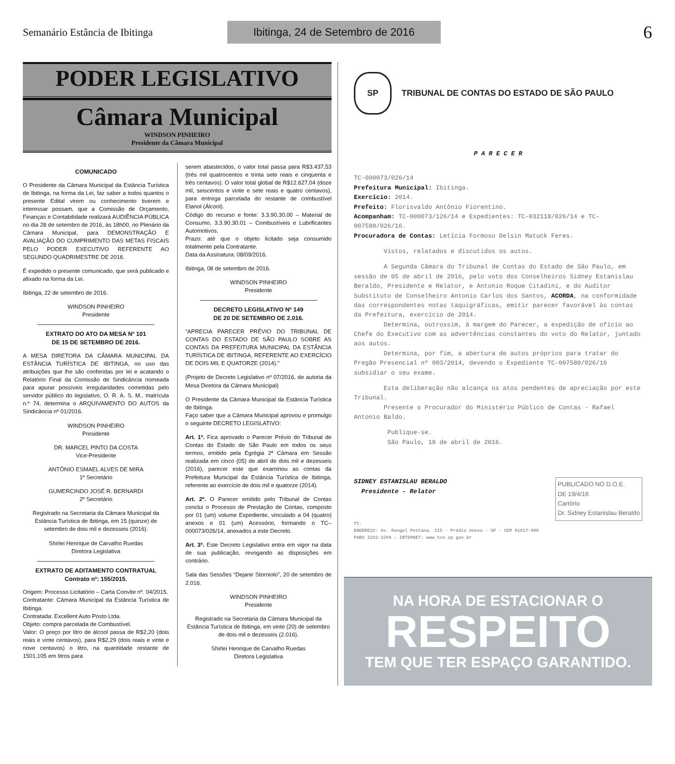Semanário Estância de Ibitinga Ibitinga, 24 de Setembro de 2016 6
PODER LEGISLATIVO
Câmara Municipal
WINDSON PINHEIRO
Presidente da Câmara Municipal
COMUNICADO
O Presidente da Câmara Municipal da Estância Turística de Ibitinga, na forma da Lei, faz saber a todos quantos o presente Edital virem ou conhecimento tiverem e interessar possam, que a Comissão de Orçamento, Finanças e Contabilidade realizará AUDIÊNCIA PÚBLICA no dia 28 de setembro de 2016, às 18h00, no Plenário da Câmara Municipal, para DEMONSTRAÇÃO E AVALIAÇÃO DO CUMPRIMENTO DAS METAS FISCAIS PELO PODER EXECUTIVO REFERENTE AO SEGUNDO QUADRIMESTRE DE 2016.
É expedido o presente comunicado, que será publicado e afixado na forma da Lei.
Ibitinga, 22 de setembro de 2016.
WINDSON PINHEIRO
Presidente
EXTRATO DO ATO DA MESA Nº 101
DE 15 DE SETEMBRO DE 2016.
A MESA DIRETORA DA CÂMARA MUNICIPAL DA ESTÂNCIA TURÍSTICA DE IBITINGA, no uso das atribuições que lhe são conferidas por lei e acatando o Relatório Final da Comissão de Sindicância nomeada para apurar possíveis irregularidades cometidas pelo servidor público do legislativo, O. R. A. S. M., matrícula n.º 74, determina o ARQUIVAMENTO DO AUTOS da Sindicância nº 01/2016.
WINDSON PINHEIRO
Presidente
DR. MARCEL PINTO DA COSTA
Vice-Presidente
ANTÔNIO ESMAEL ALVES DE MIRA
1º Secretário
GUMERCINDO JOSÉ R. BERNARDI
2º Secretário
Registrado na Secretaria da Câmara Municipal da Estância Turística de Ibitinga, em 15 (quinze) de setembro de dois mil e dezesseis (2016).
Shirlei Henrique de Carvalho Ruedas
Diretora Legislativa
EXTRATO DE ADITAMENTO CONTRATUAL
Contrato nº: 155/2015.
Origem: Processo Licitatório – Carta Convite nº. 04/2015.
Contratante: Câmara Municipal da Estância Turística de Ibitinga.
Contratada: Excellent Auto Posto Ltda.
Objeto: compra parcelada de Combustível.
Valor: O preço por litro de álcool passa de R$2,20 (dois reais e vinte centavos), para R$2,29 (dois reais e vinte e nove centavos) o litro, na quantidade restante de 1501,105 em litros para
serem abastecidos, o valor total passa para R$3.437,53 (três mil quatrocentos e trinta sete reais e cinquenta e três centavos). O valor total global de R$12.627,04 (doze mil, seiscentos e vinte e sete reais e quatro centavos), para entrega parcelada do restante de combustível Etanol (Álcool).
Código do recurso e fonte: 3.3.90.30.00 – Material de Consumo, 3.3.90.30.01 – Combustíveis e Lubrificantes Automotivos.
Prazo: até que o objeto licitado seja consumido totalmente pela Contratante.
Data da Assinatura: 08/09/2016.
Ibitinga, 08 de setembro de 2016.
WINDSON PINHEIRO
Presidente
DECRETO LEGISLATIVO Nº 149
DE 20 DE SETEMBRO DE 2.016.
“APRECIA PARECER PRÉVIO DO TRIBUNAL DE CONTAS DO ESTADO DE SÃO PAULO SOBRE AS CONTAS DA PREFEITURA MUNICIPAL DA ESTÂNCIA TURÍSTICA DE IBITINGA, REFERENTE AO EXERCÍCIO DE DOIS MIL E QUATORZE (2014).”
(Projeto de Decreto Legislativo nº 07/2016, de autoria da Mesa Diretora da Câmara Municipal)
O Presidente da Câmara Municipal da Estância Turística de Ibitinga.
Faço saber que a Câmara Municipal aprovou e promulgo o seguinte DECRETO LEGISLATIVO:
Art. 1º. Fica aprovado o Parecer Prévio do Tribunal de Contas do Estado de São Paulo em todos os seus termos, emitido pela Egrégia 2ª Câmara em Sessão realizada em cinco (05) de abril de dois mil e dezesseis (2016), parecer este que examinou as contas da Prefeitura Municipal da Estância Turística de Ibitinga, referente ao exercício de dois mil e quatorze (2014).
Art. 2º. O Parecer emitido pelo Tribunal de Contas conclui o Processo de Prestação de Contas, composto por 01 (um) volume Expediente, vinculado a 04 (quatro) anexos e 01 (um) Acessório, formando o TC–000073/026/14, anexados a este Decreto.
Art. 3º. Este Decreto Legislativo entra em vigor na data de sua publicação, revogando as disposições em contrário.
Sala das Sessões “Dejanir Storniolo”, 20 de setembro de 2.016.
WINDSON PINHEIRO
Presidente
Registrado na Secretaria da Câmara Municipal da Estância Turística de Ibitinga, em vinte (20) de setembro de dois mil e dezesseis (2.016).
Shirlei Henrique de Carvalho Ruedas
Diretora Legislativa
SP
TRIBUNAL DE CONTAS DO ESTADO DE SÃO PAULO
P A R E C E R
TC-000073/026/14
Prefeitura Municipal: Ibitinga.
Exercício: 2014.
Prefeito: Florisvaldo Antônio Fiorentino.
Acompanham: TC-000073/126/14 e Expedientes: TC-032118/026/14 e TC-007580/026/16.
Procuradora de Contas: Letícia Formoso Delsin Matuck Feres.
Vistos, relatados e discutidos os autos.
A Segunda Câmara do Tribunal de Contas do Estado de São Paulo, em sessão de 05 de abril de 2016, pelo voto dos Conselheiros Sidney Estanislau Beraldo, Presidente e Relator, e Antonio Roque Citadini, e do Auditor Substituto de Conselheiro Antonio Carlos dos Santos, ACORDA, na conformidade das correspondentes notas taquigráficas, emitir parecer favorável às contas da Prefeitura, exercício de 2014.
Determina, outrossim, à margem do Parecer, a expedição de ofício ao Chefe do Executivo com as advertências constantes do voto do Relator, juntado aos autos.
Determina, por fim, a abertura de autos próprios para tratar do Pregão Presencial nº 003/2014, devendo o Expediente TC-007580/026/16 subsidiar o seu exame.
Esta deliberação não alcança os atos pendentes de apreciação por este Tribunal.
Presente o Procurador do Ministério Público de Contas - Rafael Antonio Baldo.
Publique-se.
São Paulo, 18 de abril de 2016.
SIDNEY ESTANISLAU BERALDO
Presidente - Relator
PUBLICADO NO D.O.E.
DE 19/4/16
Cartório
Dr. Sidney Estanislau Beraldo
ft.
ENDEREÇO: Av. Rangel Pestana, 315 - Prédio Anexo - SP - CEP 01017-906
PABX 3292-3266 - INTERNET: www.tce.sp.gov.br
NA HORA DE ESTACIONAR O
RESPEITO
TEM QUE TER ESPAÇO GARANTIDO.